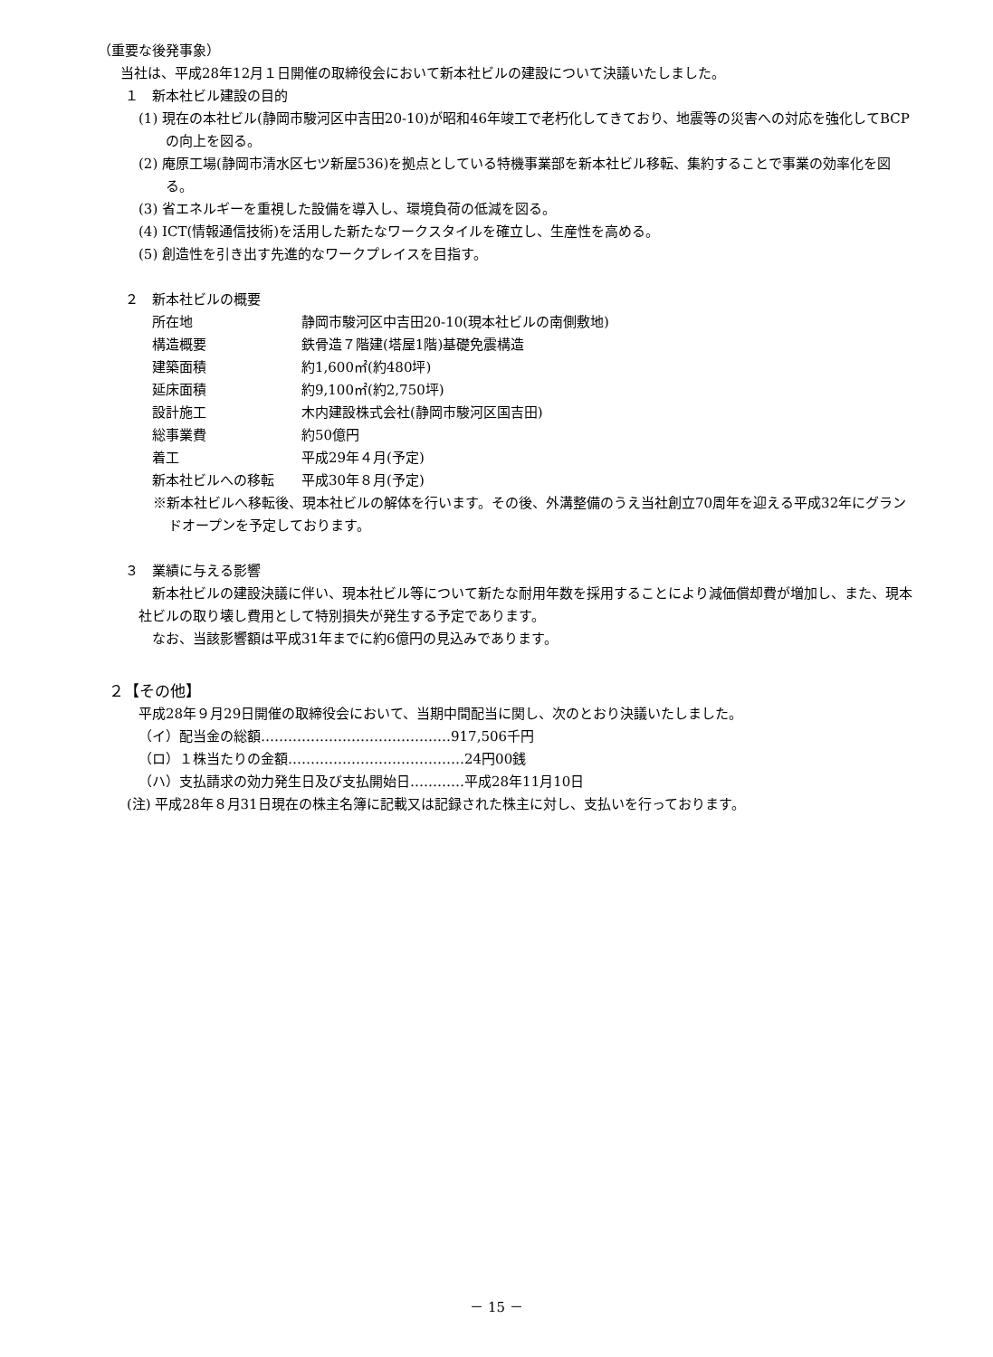（重要な後発事象）
当社は、平成28年12月１日開催の取締役会において新本社ビルの建設について決議いたしました。
１　新本社ビル建設の目的
(1) 現在の本社ビル(静岡市駿河区中吉田20-10)が昭和46年竣工で老朽化してきており、地震等の災害への対応を強化してBCPの向上を図る。
(2) 庵原工場(静岡市清水区七ツ新屋536)を拠点としている特機事業部を新本社ビル移転、集約することで事業の効率化を図る。
(3) 省エネルギーを重視した設備を導入し、環境負荷の低減を図る。
(4) ICT(情報通信技術)を活用した新たなワークスタイルを確立し、生産性を高める。
(5) 創造性を引き出す先進的なワークプレイスを目指す。
２　新本社ビルの概要
所在地 静岡市駿河区中吉田20-10(現本社ビルの南側敷地)
構造概要 鉄骨造７階建(塔屋1階)基礎免震構造
建築面積 約1,600㎡(約480坪)
延床面積 約9,100㎡(約2,750坪)
設計施工 木内建設株式会社(静岡市駿河区国吉田)
総事業費 約50億円
着工 平成29年４月(予定)
新本社ビルへの移転 平成30年８月(予定)
※新本社ビルへ移転後、現本社ビルの解体を行います。その後、外溝整備のうえ当社創立70周年を迎える平成32年にグランドオープンを予定しております。
３　業績に与える影響
新本社ビルの建設決議に伴い、現本社ビル等について新たな耐用年数を採用することにより減価償却費が増加し、また、現本社ビルの取り壊し費用として特別損失が発生する予定であります。
なお、当該影響額は平成31年までに約6億円の見込みであります。
２【その他】
平成28年９月29日開催の取締役会において、当期中間配当に関し、次のとおり決議いたしました。
（イ）配当金の総額……………………………………917,506千円
（ロ）１株当たりの金額…………………………………24円00銭
（ハ）支払請求の効力発生日及び支払開始日…………平成28年11月10日
(注) 平成28年８月31日現在の株主名簿に記載又は記録された株主に対し、支払いを行っております。
－ 15 －